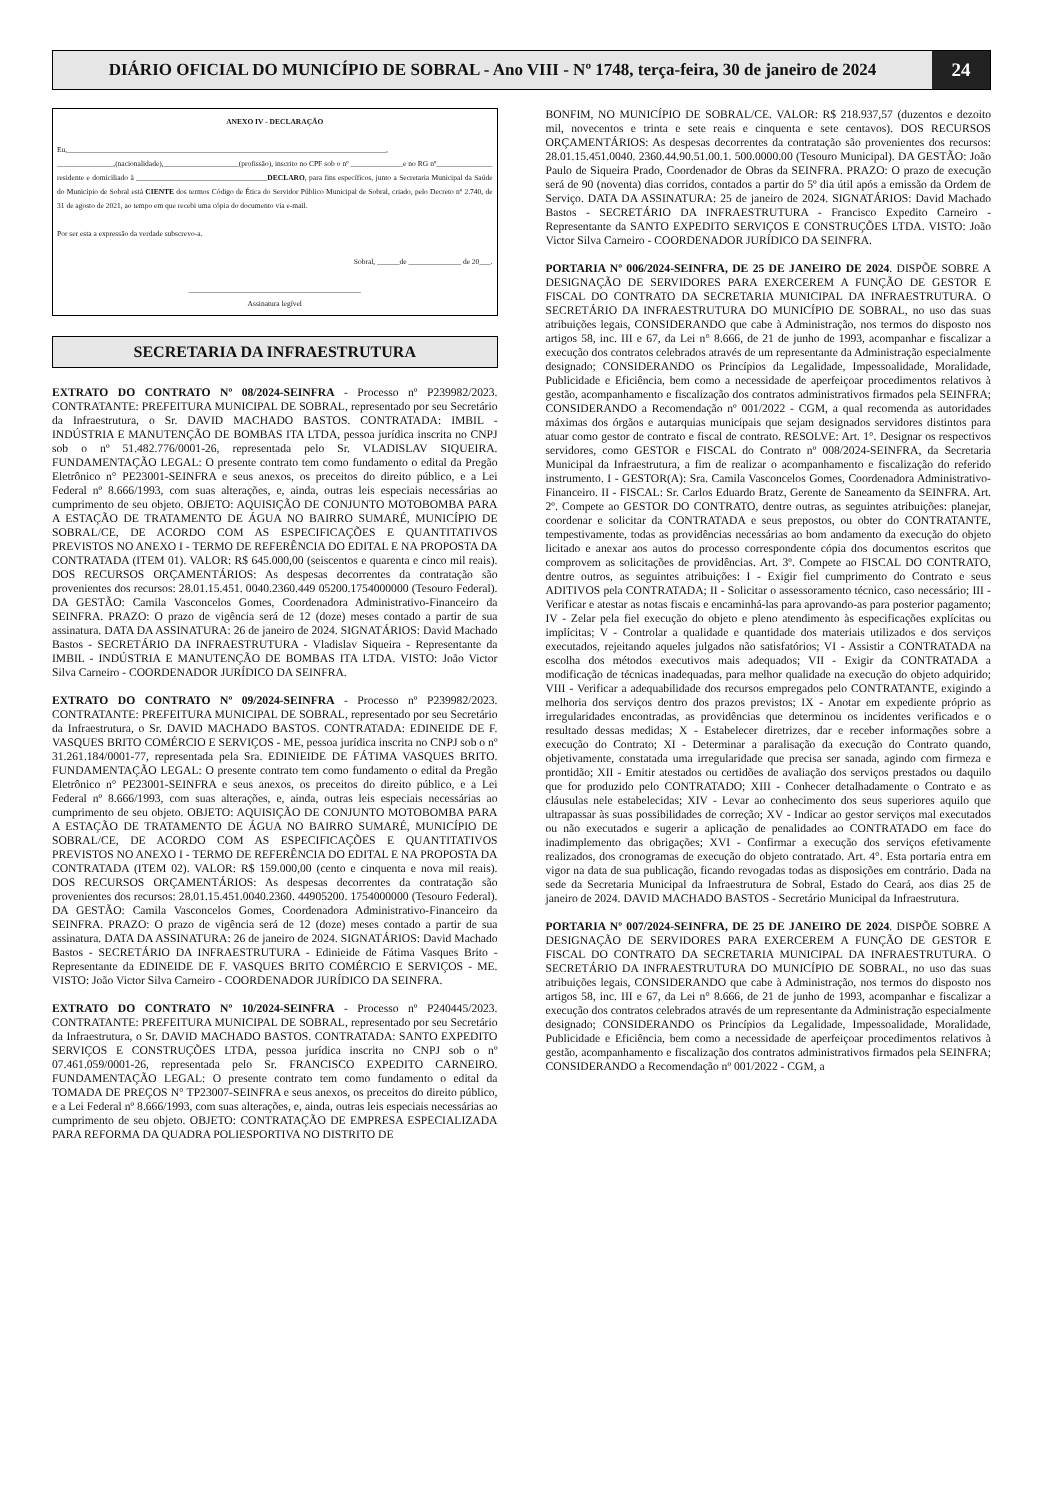DIÁRIO OFICIAL DO MUNICÍPIO DE SOBRAL - Ano VIII - Nº 1748, terça-feira, 30 de janeiro de 2024
24
ANEXO IV - DECLARAÇÃO
Eu,_____________________________________________________________________________________,
_______________,(nacionalidade),____________________(profissão), inscrito no CPF sob o nº ______________e no RG nº_______________ residente e domiciliado à ___________________________________DECLARO, para fins específicos, junto a Secretaria Municipal da Saúde do Município de Sobral está CIENTE dos termos Código de Ética do Servidor Público Municipal de Sobral, criado, pelo Decreto nº 2.740, de 31 de agosto de 2021, ao tempo em que recebi uma cópia do documento via e-mail.
Por ser esta a expressão da verdade subscrevo-a.
Sobral, ______de ______________ de 20___.
______________________________________________
Assinatura legível
SECRETARIA DA INFRAESTRUTURA
EXTRATO DO CONTRATO Nº 08/2024-SEINFRA - Processo nº P239982/2023. CONTRATANTE: PREFEITURA MUNICIPAL DE SOBRAL, representado por seu Secretário da Infraestrutura, o Sr. DAVID MACHADO BASTOS. CONTRATADA: IMBIL - INDÚSTRIA E MANUTENÇÃO DE BOMBAS ITA LTDA, pessoa jurídica inscrita no CNPJ sob o nº 51.482.776/0001-26, representada pelo Sr. VLADISLAV SIQUEIRA. FUNDAMENTAÇÃO LEGAL: O presente contrato tem como fundamento o edital da Pregão Eletrônico n° PE23001-SEINFRA e seus anexos, os preceitos do direito público, e a Lei Federal nº 8.666/1993, com suas alterações, e, ainda, outras leis especiais necessárias ao cumprimento de seu objeto. OBJETO: AQUISIÇÃO DE CONJUNTO MOTOBOMBA PARA A ESTAÇÃO DE TRATAMENTO DE ÁGUA NO BAIRRO SUMARÉ, MUNICÍPIO DE SOBRAL/CE, DE ACORDO COM AS ESPECIFICAÇÕES E QUANTITATIVOS PREVISTOS NO ANEXO I - TERMO DE REFERÊNCIA DO EDITAL E NA PROPOSTA DA CONTRATADA (ITEM 01). VALOR: R$ 645.000,00 (seiscentos e quarenta e cinco mil reais). DOS RECURSOS ORÇAMENTÁRIOS: As despesas decorrentes da contratação são provenientes dos recursos: 28.01.15.451. 0040.2360.449 05200.1754000000 (Tesouro Federal). DA GESTÃO: Camila Vasconcelos Gomes, Coordenadora Administrativo-Financeiro da SEINFRA. PRAZO: O prazo de vigência será de 12 (doze) meses contado a partir de sua assinatura. DATA DA ASSINATURA: 26 de janeiro de 2024. SIGNATÁRIOS: David Machado Bastos - SECRETÁRIO DA INFRAESTRUTURA - Vladislav Siqueira - Representante da IMBIL - INDÚSTRIA E MANUTENÇÃO DE BOMBAS ITA LTDA. VISTO: João Victor Silva Carneiro - COORDENADOR JURÍDICO DA SEINFRA.
EXTRATO DO CONTRATO Nº 09/2024-SEINFRA - Processo nº P239982/2023. CONTRATANTE: PREFEITURA MUNICIPAL DE SOBRAL, representado por seu Secretário da Infraestrutura, o Sr. DAVID MACHADO BASTOS. CONTRATADA: EDINEIDE DE F. VASQUES BRITO COMÉRCIO E SERVIÇOS - ME, pessoa jurídica inscrita no CNPJ sob o nº 31.261.184/0001-77, representada pela Sra. EDINIEIDE DE FÁTIMA VASQUES BRITO. FUNDAMENTAÇÃO LEGAL: O presente contrato tem como fundamento o edital da Pregão Eletrônico n° PE23001-SEINFRA e seus anexos, os preceitos do direito público, e a Lei Federal nº 8.666/1993, com suas alterações, e, ainda, outras leis especiais necessárias ao cumprimento de seu objeto. OBJETO: AQUISIÇÃO DE CONJUNTO MOTOBOMBA PARA A ESTAÇÃO DE TRATAMENTO DE ÁGUA NO BAIRRO SUMARÉ, MUNICÍPIO DE SOBRAL/CE, DE ACORDO COM AS ESPECIFICAÇÕES E QUANTITATIVOS PREVISTOS NO ANEXO I - TERMO DE REFERÊNCIA DO EDITAL E NA PROPOSTA DA CONTRATADA (ITEM 02). VALOR: R$ 159.000,00 (cento e cinquenta e nova mil reais). DOS RECURSOS ORÇAMENTÁRIOS: As despesas decorrentes da contratação são provenientes dos recursos: 28.01.15.451.0040.2360. 44905200. 1754000000 (Tesouro Federal). DA GESTÃO: Camila Vasconcelos Gomes, Coordenadora Administrativo-Financeiro da SEINFRA. PRAZO: O prazo de vigência será de 12 (doze) meses contado a partir de sua assinatura. DATA DA ASSINATURA: 26 de janeiro de 2024. SIGNATÁRIOS: David Machado Bastos - SECRETÁRIO DA INFRAESTRUTURA - Edinieide de Fátima Vasques Brito - Representante da EDINEIDE DE F. VASQUES BRITO COMÉRCIO E SERVIÇOS - ME. VISTO: João Victor Silva Carneiro - COORDENADOR JURÍDICO DA SEINFRA.
EXTRATO DO CONTRATO Nº 10/2024-SEINFRA - Processo nº P240445/2023. CONTRATANTE: PREFEITURA MUNICIPAL DE SOBRAL, representado por seu Secretário da Infraestrutura, o Sr. DAVID MACHADO BASTOS. CONTRATADA: SANTO EXPEDITO SERVIÇOS E CONSTRUÇÕES LTDA, pessoa jurídica inscrita no CNPJ sob o nº 07.461.059/0001-26, representada pelo Sr. FRANCISCO EXPEDITO CARNEIRO. FUNDAMENTAÇÃO LEGAL: O presente contrato tem como fundamento o edital da TOMADA DE PREÇOS N° TP23007-SEINFRA e seus anexos, os preceitos do direito público, e a Lei Federal nº 8.666/1993, com suas alterações, e, ainda, outras leis especiais necessárias ao cumprimento de seu objeto. OBJETO: CONTRATAÇÃO DE EMPRESA ESPECIALIZADA PARA REFORMA DA QUADRA POLIESPORTIVA NO DISTRITO DE
BONFIM, NO MUNICÍPIO DE SOBRAL/CE. VALOR: R$ 218.937,57 (duzentos e dezoito mil, novecentos e trinta e sete reais e cinquenta e sete centavos). DOS RECURSOS ORÇAMENTÁRIOS: As despesas decorrentes da contratação são provenientes dos recursos: 28.01.15.451.0040. 2360.44.90.51.00.1. 500.0000.00 (Tesouro Municipal). DA GESTÃO: João Paulo de Siqueira Prado, Coordenador de Obras da SEINFRA. PRAZO: O prazo de execução será de 90 (noventa) dias corridos, contados a partir do 5º dia útil após a emissão da Ordem de Serviço. DATA DA ASSINATURA: 25 de janeiro de 2024. SIGNATÁRIOS: David Machado Bastos - SECRETÁRIO DA INFRAESTRUTURA - Francisco Expedito Carneiro - Representante da SANTO EXPEDITO SERVIÇOS E CONSTRUÇÕES LTDA. VISTO: João Victor Silva Carneiro - COORDENADOR JURÍDICO DA SEINFRA.
PORTARIA Nº 006/2024-SEINFRA, DE 25 DE JANEIRO DE 2024. DISPÕE SOBRE A DESIGNAÇÃO DE SERVIDORES PARA EXERCEREM A FUNÇÃO DE GESTOR E FISCAL DO CONTRATO DA SECRETARIA MUNICIPAL DA INFRAESTRUTURA. O SECRETÁRIO DA INFRAESTRUTURA DO MUNICÍPIO DE SOBRAL, no uso das suas atribuições legais, CONSIDERANDO que cabe à Administração, nos termos do disposto nos artigos 58, inc. III e 67, da Lei n° 8.666, de 21 de junho de 1993, acompanhar e fiscalizar a execução dos contratos celebrados através de um representante da Administração especialmente designado; CONSIDERANDO os Princípios da Legalidade, Impessoalidade, Moralidade, Publicidade e Eficiência, bem como a necessidade de aperfeiçoar procedimentos relativos à gestão, acompanhamento e fiscalização dos contratos administrativos firmados pela SEINFRA; CONSIDERANDO a Recomendação nº 001/2022 - CGM, a qual recomenda as autoridades máximas dos órgãos e autarquias municipais que sejam designados servidores distintos para atuar como gestor de contrato e fiscal de contrato. RESOLVE: Art. 1°. Designar os respectivos servidores, como GESTOR e FISCAL do Contrato nº 008/2024-SEINFRA, da Secretaria Municipal da Infraestrutura, a fim de realizar o acompanhamento e fiscalização do referido instrumento. I - GESTOR(A): Sra. Camila Vasconcelos Gomes, Coordenadora Administrativo-Financeiro. II - FISCAL: Sr. Carlos Eduardo Bratz, Gerente de Saneamento da SEINFRA. Art. 2º. Compete ao GESTOR DO CONTRATO, dentre outras, as seguintes atribuições: planejar, coordenar e solicitar da CONTRATADA e seus prepostos, ou obter do CONTRATANTE, tempestivamente, todas as providências necessárias ao bom andamento da execução do objeto licitado e anexar aos autos do processo correspondente cópia dos documentos escritos que comprovem as solicitações de providências. Art. 3º. Compete ao FISCAL DO CONTRATO, dentre outros, as seguintes atribuições: I - Exigir fiel cumprimento do Contrato e seus ADITIVOS pela CONTRATADA; II - Solicitar o assessoramento técnico, caso necessário; III - Verificar e atestar as notas fiscais e encaminhá-las para aprovando-as para posterior pagamento; IV - Zelar pela fiel execução do objeto e pleno atendimento às especificações explícitas ou implícitas; V - Controlar a qualidade e quantidade dos materiais utilizados e dos serviços executados, rejeitando aqueles julgados não satisfatórios; VI - Assistir a CONTRATADA na escolha dos métodos executivos mais adequados; VII - Exigir da CONTRATADA a modificação de técnicas inadequadas, para melhor qualidade na execução do objeto adquirido; VIII - Verificar a adequabilidade dos recursos empregados pelo CONTRATANTE, exigindo a melhoria dos serviços dentro dos prazos previstos; IX - Anotar em expediente próprio as irregularidades encontradas, as providências que determinou os incidentes verificados e o resultado dessas medidas; X - Estabelecer diretrizes, dar e receber informações sobre a execução do Contrato; XI - Determinar a paralisação da execução do Contrato quando, objetivamente, constatada uma irregularidade que precisa ser sanada, agindo com firmeza e prontidão; XII - Emitir atestados ou certidões de avaliação dos serviços prestados ou daquilo que for produzido pelo CONTRATADO; XIII - Conhecer detalhadamente o Contrato e as cláusulas nele estabelecidas; XIV - Levar ao conhecimento dos seus superiores aquilo que ultrapassar às suas possibilidades de correção; XV - Indicar ao gestor serviços mal executados ou não executados e sugerir a aplicação de penalidades ao CONTRATADO em face do inadimplemento das obrigações; XVI - Confirmar a execução dos serviços efetivamente realizados, dos cronogramas de execução do objeto contratado. Art. 4°. Esta portaria entra em vigor na data de sua publicação, ficando revogadas todas as disposições em contrário. Dada na sede da Secretaria Municipal da Infraestrutura de Sobral, Estado do Ceará, aos dias 25 de janeiro de 2024. DAVID MACHADO BASTOS - Secretário Municipal da Infraestrutura.
PORTARIA Nº 007/2024-SEINFRA, DE 25 DE JANEIRO DE 2024. DISPÕE SOBRE A DESIGNAÇÃO DE SERVIDORES PARA EXERCEREM A FUNÇÃO DE GESTOR E FISCAL DO CONTRATO DA SECRETARIA MUNICIPAL DA INFRAESTRUTURA. O SECRETÁRIO DA INFRAESTRUTURA DO MUNICÍPIO DE SOBRAL, no uso das suas atribuições legais, CONSIDERANDO que cabe à Administração, nos termos do disposto nos artigos 58, inc. III e 67, da Lei n° 8.666, de 21 de junho de 1993, acompanhar e fiscalizar a execução dos contratos celebrados através de um representante da Administração especialmente designado; CONSIDERANDO os Princípios da Legalidade, Impessoalidade, Moralidade, Publicidade e Eficiência, bem como a necessidade de aperfeiçoar procedimentos relativos à gestão, acompanhamento e fiscalização dos contratos administrativos firmados pela SEINFRA; CONSIDERANDO a Recomendação nº 001/2022 - CGM, a